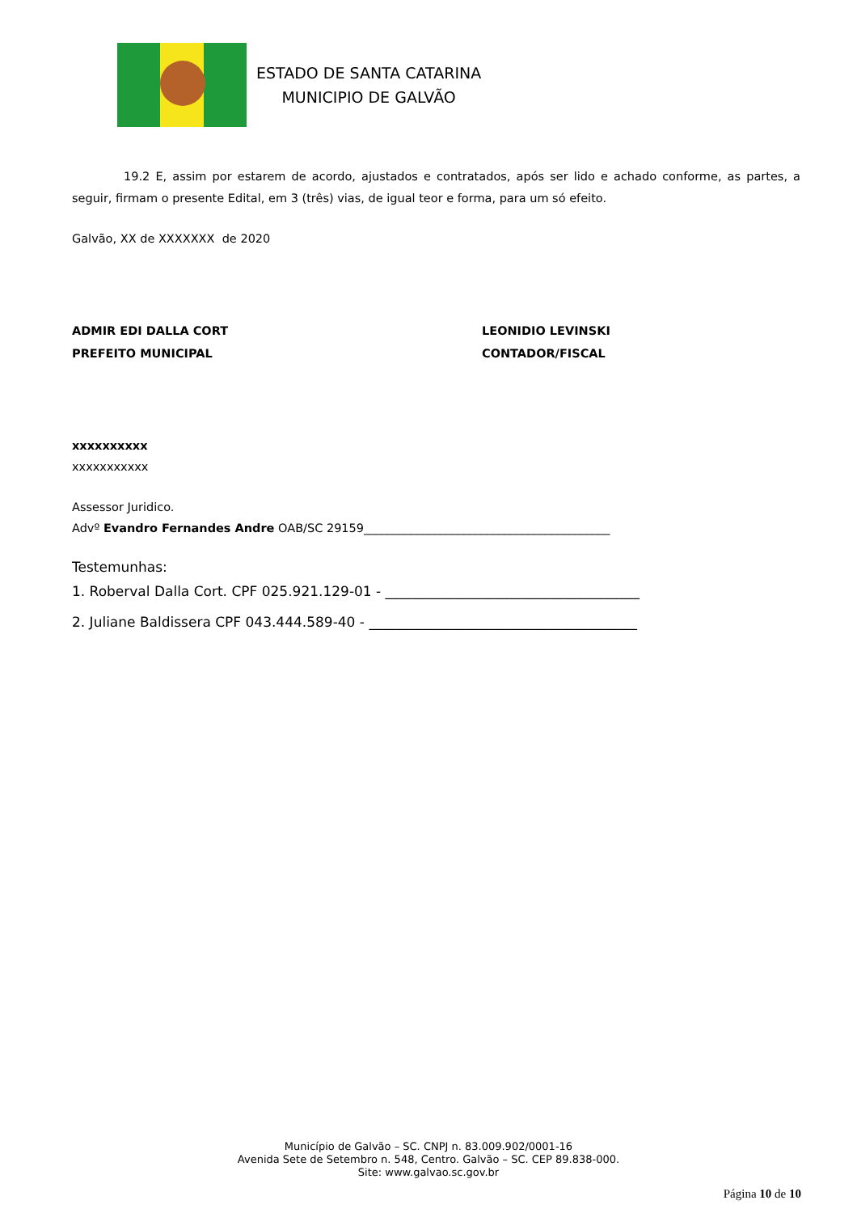ESTADO DE SANTA CATARINA
MUNICIPIO DE GALVÃO
19.2 E, assim por estarem de acordo, ajustados e contratados, após ser lido e achado conforme, as partes, a seguir, firmam o presente Edital, em 3 (três) vias, de igual teor e forma, para um só efeito.
Galvão, XX de XXXXXXX de 2020
ADMIR EDI DALLA CORT
PREFEITO MUNICIPAL
LEONIDIO LEVINSKI
CONTADOR/FISCAL
xxxxxxxxxx
xxxxxxxxxxx
Assessor Juridico.
Advº Evandro Fernandes Andre OAB/SC 29159__________________________________________
Testemunhas:
1. Roberval Dalla Cort. CPF 025.921.129-01 - _____________________________________
2. Juliane Baldissera CPF 043.444.589-40 - _______________________________________
Município de Galvão – SC. CNPJ n. 83.009.902/0001-16
Avenida Sete de Setembro n. 548, Centro. Galvão – SC. CEP 89.838-000.
Site: www.galvao.sc.gov.br
Página 10 de 10